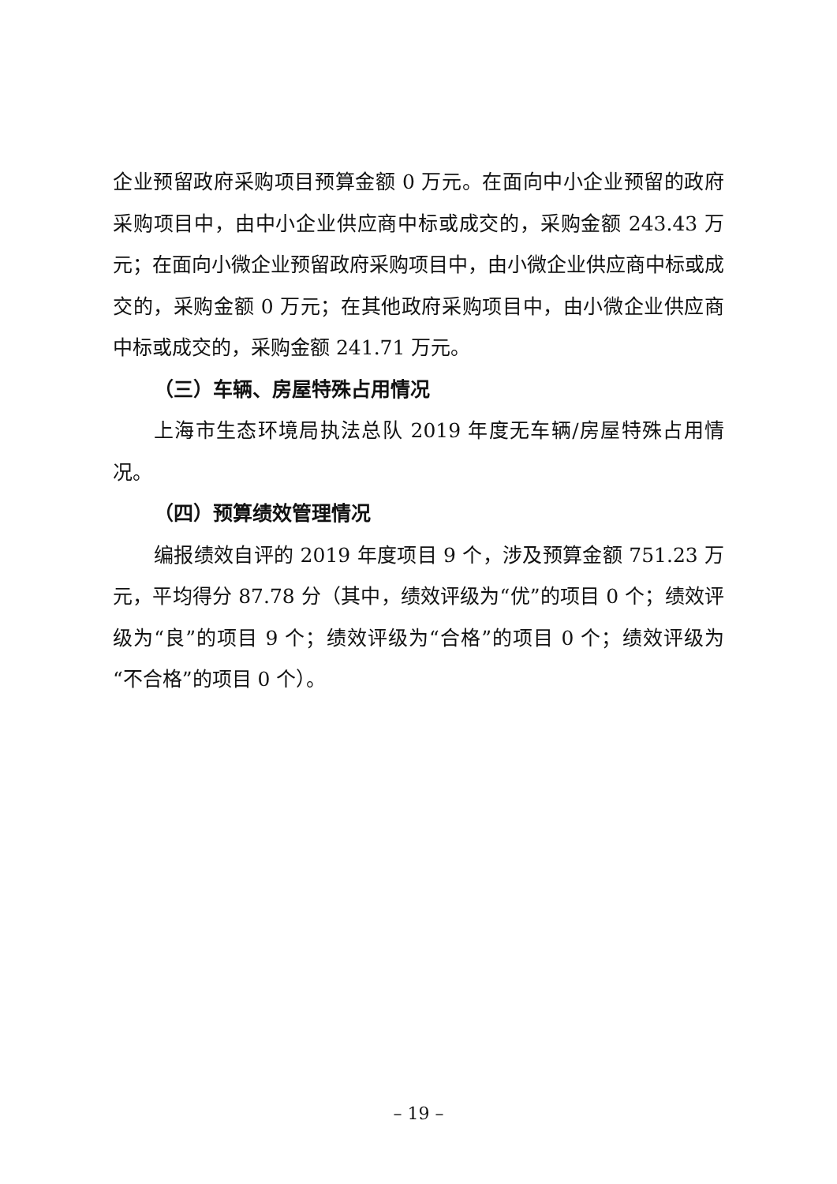企业预留政府采购项目预算金额 0 万元。在面向中小企业预留的政府采购项目中，由中小企业供应商中标或成交的，采购金额 243.43 万元；在面向小微企业预留政府采购项目中，由小微企业供应商中标或成交的，采购金额 0 万元；在其他政府采购项目中，由小微企业供应商中标或成交的，采购金额 241.71 万元。
（三）车辆、房屋特殊占用情况
上海市生态环境局执法总队 2019 年度无车辆/房屋特殊占用情况。
（四）预算绩效管理情况
编报绩效自评的 2019 年度项目 9 个，涉及预算金额 751.23 万元，平均得分 87.78 分（其中，绩效评级为“优”的项目 0 个；绩效评级为“良”的项目 9 个；绩效评级为“合格”的项目 0 个；绩效评级为“不合格”的项目 0 个）。
– 19 –